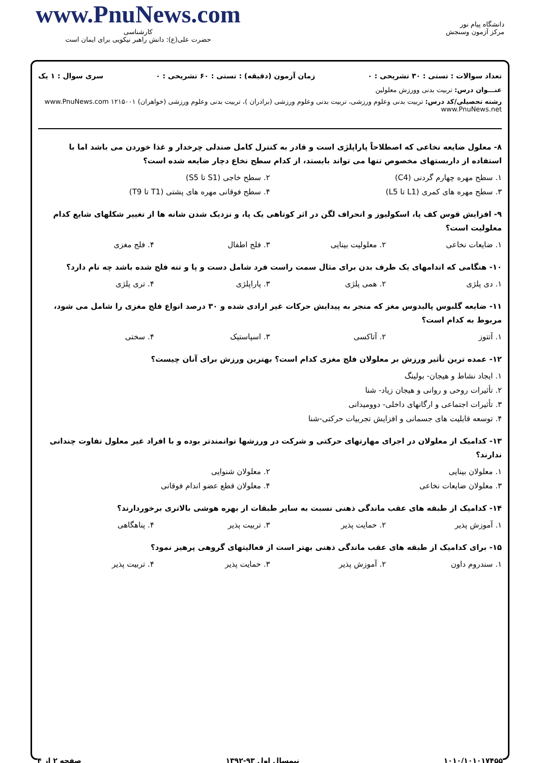دانشگاه پیام نور
مرکز آزمون وسنجش
www.PnuNews.com
کارشناسی
حضرت علی(ع): دانش راهبر نیکویی برای ایمان است
تعداد سوالات : تستی : ۳۰ تشریحی : ۰ زمان آزمون (دقیقه) : تستی : ۶۰ تشریحی : ۰ سری سوال : ۱ یک
عنـــوان درس: تربیت بدنی وورزش معلولین
رشته تحصیلی/کد درس: تربیت بدنی وعلوم ورزشی، تربیت بدنی وعلوم ورزشی (برادران )، تربیت بدنی وعلوم ورزشی (خواهران) ۱۲۱۵۰۰۱ www.PnuNews.com www.PnuNews.net
۸- معلول ضایعه نخاعی که اصطلاحاً پاراپلژی است و قادر به کنترل کامل صندلی چرخدار و غذا خوردن می باشد اما با استفاده از داربستهای مخصوص تنها می تواند بایستد، از کدام سطح نخاع دچار ضایعه شده است؟
۱. سطح مهره چهارم گردنی (C4) ۲. سطح خاجی (S1 تا S5)
۳. سطح مهره های کمری (L1 تا L5) ۴. سطح فوقانی مهره های پشتی (T1 تا T9)
۹- افزایش قوس کف پا، اسکولیوز و انحراف لگن در اثر کوتاهی یک پا، و نزدیک شدن شانه ها از تغییر شکلهای شایع کدام معلولیت است؟
۱. ضایعات نخاعی ۲. معلولیت بینایی ۳. فلج اطفال ۴. فلج مغزی
۱۰- هنگامی که اندامهای یک طرف بدن برای مثال سمت راست فرد شامل دست و پا و تنه فلج شده باشد چه نام دارد؟
۱. دی پلژی ۲. همی پلژی ۳. پاراپلژی ۴. تری پلژی
۱۱- ضایعه گلبوس پالیدوس مغز که منجر به پیدایش حرکات غیر ارادی شده و ۳۰ درصد انواع فلج مغزی را شامل می شود، مربوط به کدام است؟
۱. آتتوز ۲. آتاکسی ۳. اسپاستیک ۴. سختی
۱۲- عمده ترین تأثیر ورزش بر معلولان فلج مغزی کدام است؟ بهترین ورزش برای آنان چیست؟
۱. ایجاد نشاط و هیجان- بولینگ
۲. تأثیرات روحی و روانی و هیجان زیاد- شنا
۳. تأثیرات اجتماعی و ارگانهای داخلی- دوومیدانی
۴. توسعه قابلیت های جسمانی و افزایش تجربیات حرکتی-شنا
۱۳- کدامیک از معلولان در اجرای مهارتهای حرکتی و شرکت در ورزشها توانمندتر بوده و با افراد غیر معلول تفاوت چندانی ندارند؟
۱. معلولان بینایی ۲. معلولان شنوایی
۳. معلولان ضایعات نخاعی ۴. معلولان قطع عضو اندام فوقانی
۱۴- کدامیک از طبقه های عقب ماندگی ذهنی نسبت به سایر طبقات از بهره هوشی بالاتری برخوردارند؟
۱. آموزش پذیر ۲. حمایت پذیر ۳. تربیت پذیر ۴. پناهگاهی
۱۵- برای کدامیک از طبقه های عقب ماندگی ذهنی بهتر است از فعالیتهای گروهی پرهیز نمود؟
۱. سندروم داون ۲. آموزش پذیر ۳. حمایت پذیر ۴. تربیت پذیر
۱۰۱۰/۱۰۱۰۱۷۴۵۵ نیمسال اول ۹۳-۱۳۹۲ صفحه ۲ از ۴